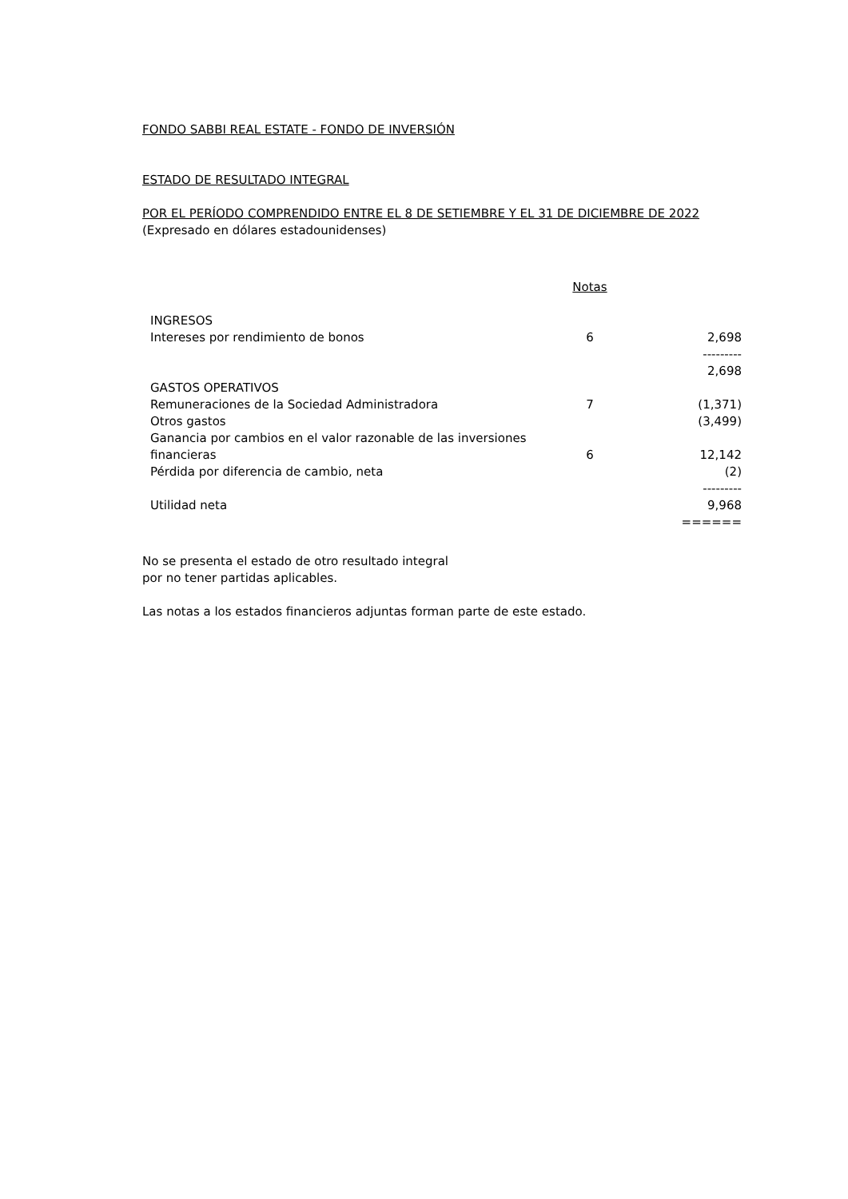FONDO SABBI REAL ESTATE - FONDO DE INVERSIÓN
ESTADO DE RESULTADO INTEGRAL
POR EL PERÍODO COMPRENDIDO ENTRE EL 8 DE SETIEMBRE Y EL 31 DE DICIEMBRE DE 2022
(Expresado en dólares estadounidenses)
| | Notas | |
| INGRESOS | | |
| Intereses por rendimiento de bonos | 6 | 2,698 |
| | | --------- |
| | | 2,698 |
| GASTOS OPERATIVOS | | |
| Remuneraciones de la Sociedad Administradora | 7 | (1,371) |
| Otros gastos | | (3,499) |
| Ganancia por cambios en el valor razonable de las inversiones financieras | 6 | 12,142 |
| Pérdida por diferencia de cambio, neta | | (2) |
| | | --------- |
| Utilidad neta | | 9,968 |
| | | ====== |
No se presenta el estado de otro resultado integral
por no tener partidas aplicables.
Las notas a los estados financieros adjuntas forman parte de este estado.